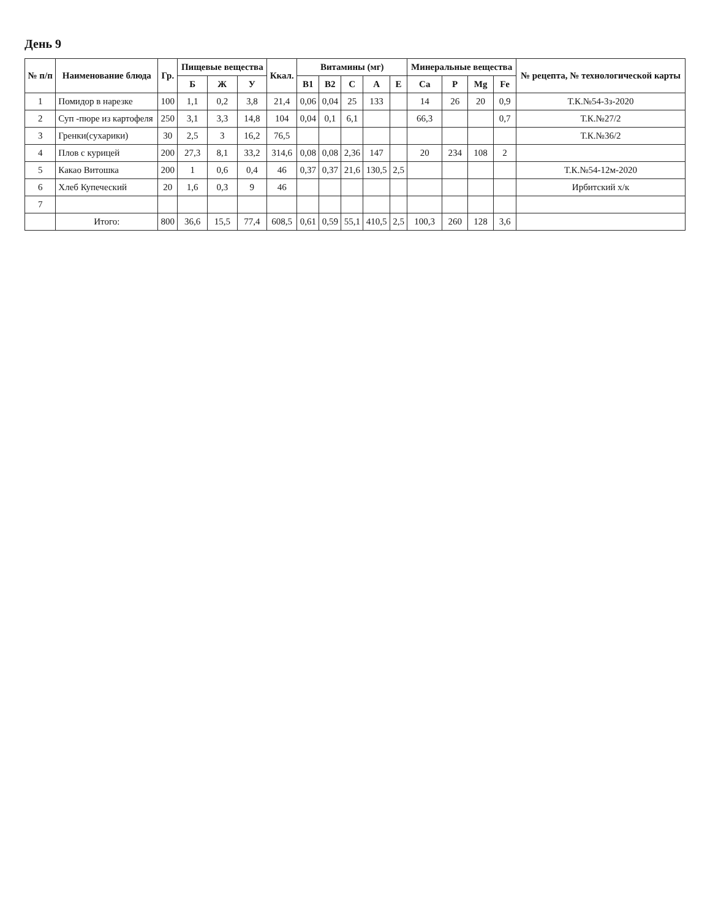День 9
| № п/п | Наименование блюда | Гр. | Пищевые вещества | | | Ккал. | Витамины (мг) | | | | | Минеральные вещества | | | | № рецепта, № технологической карты |
| --- | --- | --- | --- | --- | --- | --- | --- | --- | --- | --- | --- | --- | --- | --- | --- | --- |
| | | | Б | Ж | У | | B1 | B2 | C | A | E | Ca | P | Mg | Fe | |
| 1 | Помидор в нарезке | 100 | 1,1 | 0,2 | 3,8 | 21,4 | 0,06 | 0,04 | 25 | 133 | | 14 | 26 | 20 | 0,9 | Т.К.№54-3з-2020 |
| 2 | Суп -пюре из картофеля | 250 | 3,1 | 3,3 | 14,8 | 104 | 0,04 | 0,1 | 6,1 | | | 66,3 | | | 0,7 | Т.К.№27/2 |
| 3 | Гренки(сухарики) | 30 | 2,5 | 3 | 16,2 | 76,5 | | | | | | | | | | Т.К.№36/2 |
| 4 | Плов с курицей | 200 | 27,3 | 8,1 | 33,2 | 314,6 | 0,08 | 0,08 | 2,36 | 147 | | 20 | 234 | 108 | 2 | |
| 5 | Какао Витошка | 200 | 1 | 0,6 | 0,4 | 46 | 0,37 | 0,37 | 21,6 | 130,5 | 2,5 | | | | | Т.К.№54-12м-2020 |
| 6 | Хлеб Купеческий | 20 | 1,6 | 0,3 | 9 | 46 | | | | | | | | | | Ирбитский х/к |
| 7 | | | | | | | | | | | | | | | | |
| | Итого: | 800 | 36,6 | 15,5 | 77,4 | 608,5 | 0,61 | 0,59 | 55,1 | 410,5 | 2,5 | 100,3 | 260 | 128 | 3,6 | |